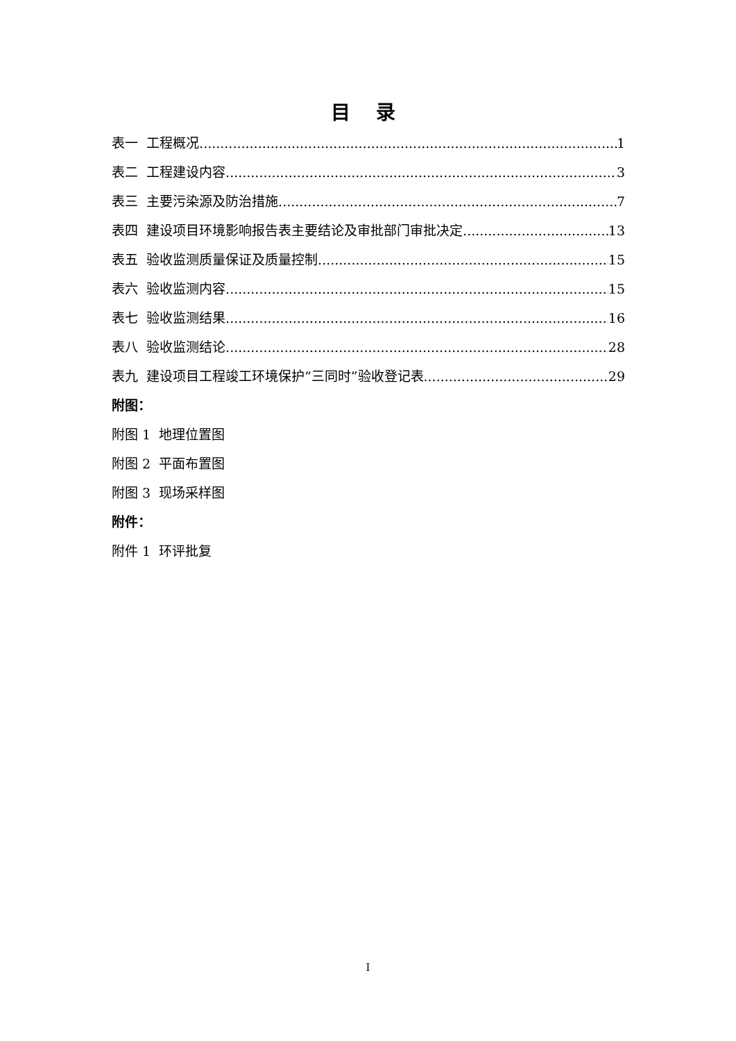目 录
表一 工程概况 1
表二 工程建设内容 3
表三 主要污染源及防治措施 7
表四 建设项目环境影响报告表主要结论及审批部门审批决定 13
表五 验收监测质量保证及质量控制 15
表六 验收监测内容 15
表七 验收监测结果 16
表八 验收监测结论 28
表九 建设项目工程竣工环境保护“三同时”验收登记表 29
附图：
附图 1 地理位置图
附图 2 平面布置图
附图 3 现场采样图
附件：
附件 1 环评批复
I